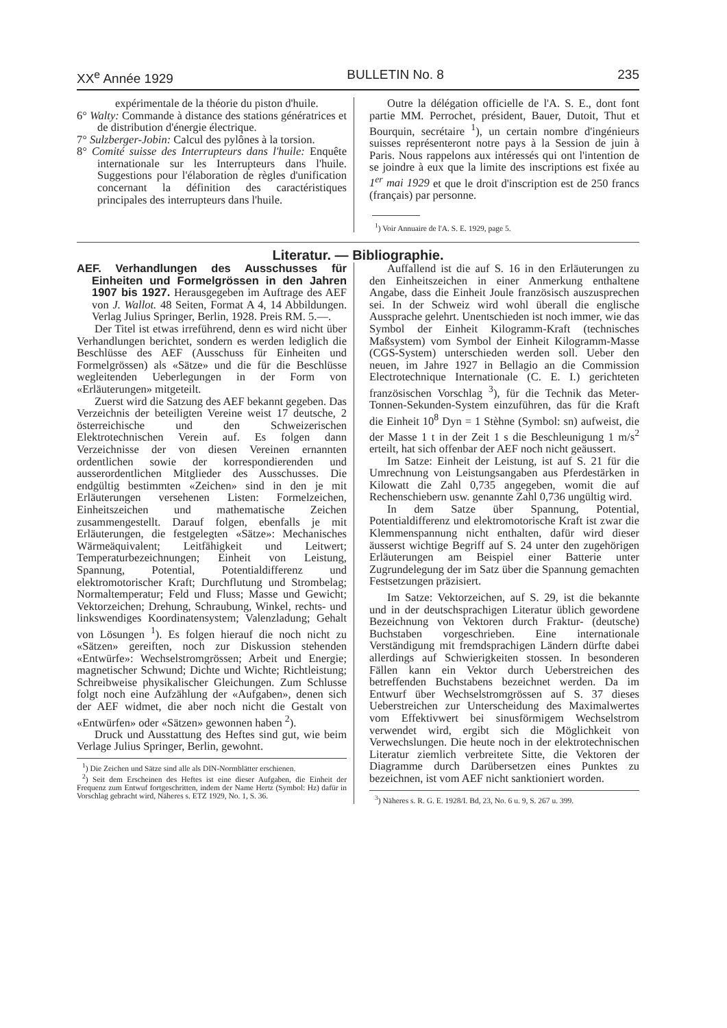XX<sup>e</sup> Année 1929 BULLETIN No. 8 235
expérimentale de la théorie du piston d'huile.
6° Walty: Commande à distance des stations génératrices et de distribution d'énergie électrique.
7° Sulzberger-Jobin: Calcul des pylônes à la torsion.
8° Comité suisse des Interrupteurs dans l'huile: Enquête internationale sur les Interrupteurs dans l'huile. Suggestions pour l'élaboration de règles d'unification concernant la définition des caractéristiques principales des interrupteurs dans l'huile.
Outre la délégation officielle de l'A. S. E., dont font partie MM. Perrochet, président, Bauer, Dutoit, Thut et Bourquin, secrétaire <sup>1</sup>), un certain nombre d'ingénieurs suisses représenteront notre pays à la Session de juin à Paris. Nous rappelons aux intéressés qui ont l'intention de se joindre à eux que la limite des inscriptions est fixée au 1<sup>er</sup> mai 1929 et que le droit d'inscription est de 250 francs (français) par personne.
<sup>1</sup>) Voir Annuaire de l'A. S. E. 1929, page 5.
Literatur. — Bibliographie.
AEF. Verhandlungen des Ausschusses für Einheiten und Formelgrössen in den Jahren 1907 bis 1927. Herausgegeben im Auftrage des AEF von J. Wallot. 48 Seiten, Format A 4, 14 Abbildungen. Verlag Julius Springer, Berlin, 1928. Preis RM. 5.—.
Der Titel ist etwas irreführend, denn es wird nicht über Verhandlungen berichtet, sondern es werden lediglich die Beschlüsse des AEF (Ausschuss für Einheiten und Formelgrössen) als «Sätze» und die für die Beschlüsse wegleitenden Ueberlegungen in der Form von «Erläuterungen» mitgeteilt.
Zuerst wird die Satzung des AEF bekannt gegeben. Das Verzeichnis der beteiligten Vereine weist 17 deutsche, 2 österreichische und den Schweizerischen Elektrotechnischen Verein auf. Es folgen dann Verzeichnisse der von diesen Vereinen ernannten ordentlichen sowie der korrespondierenden und ausserordentlichen Mitglieder des Ausschusses. Die endgültig bestimmten «Zeichen» sind in den je mit Erläuterungen versehenen Listen: Formelzeichen, Einheitszeichen und mathematische Zeichen zusammengestellt. Darauf folgen, ebenfalls je mit Erläuterungen, die festgelegten «Sätze»: Mechanisches Wärmeäquivalent; Leitfähigkeit und Leitwert; Temperaturbezeichnungen; Einheit von Leistung, Spannung, Potential, Potentialdifferenz und elektromotorischer Kraft; Durchflutung und Strombelag; Normaltemperatur; Feld und Fluss; Masse und Gewicht; Vektorzeichen; Drehung, Schraubung, Winkel, rechts- und linkswendiges Koordinatensystem; Valenzladung; Gehalt von Lösungen <sup>1</sup>). Es folgen hierauf die noch nicht zu «Sätzen» gereiften, noch zur Diskussion stehenden «Entwürfe»: Wechselstromgrössen; Arbeit und Energie; magnetischer Schwund; Dichte und Wichte; Richtleistung; Schreibweise physikalischer Gleichungen. Zum Schlusse folgt noch eine Aufzählung der «Aufgaben», denen sich der AEF widmet, die aber noch nicht die Gestalt von «Entwürfen» oder «Sätzen» gewonnen haben <sup>2</sup>).
Druck und Ausstattung des Heftes sind gut, wie beim Verlage Julius Springer, Berlin, gewohnt.
<sup>1</sup>) Die Zeichen und Sätze sind alle als DIN-Normblätter erschienen.
<sup>2</sup>) Seit dem Erscheinen des Heftes ist eine dieser Aufgaben, die Einheit der Frequenz zum Entwuf fortgeschritten, indem der Name Hertz (Symbol: Hz) dafür in Vorschlag gebracht wird, Näheres s. ETZ 1929, No. 1, S. 36.
Auffallend ist die auf S. 16 in den Erläuterungen zu den Einheitszeichen in einer Anmerkung enthaltene Angabe, dass die Einheit Joule französisch auszusprechen sei. In der Schweiz wird wohl überall die englische Aussprache gelehrt. Unentschieden ist noch immer, wie das Symbol der Einheit Kilogramm-Kraft (technisches Maßsystem) vom Symbol der Einheit Kilogramm-Masse (CGS-System) unterschieden werden soll. Ueber den neuen, im Jahre 1927 in Bellagio an die Commission Electrotechnique Internationale (C. E. I.) gerichteten französischen Vorschlag <sup>3</sup>), für die Technik das Meter-Tonnen-Sekunden-System einzuführen, das für die Kraft die Einheit 10<sup>8</sup> Dyn = 1 Stèhne (Symbol: sn) aufweist, die der Masse 1 t in der Zeit 1 s die Beschleunigung 1 m/s<sup>2</sup> erteilt, hat sich offenbar der AEF noch nicht geäussert.
Im Satze: Einheit der Leistung, ist auf S. 21 für die Umrechnung von Leistungsangaben aus Pferdestärken in Kilowatt die Zahl 0,735 angegeben, womit die auf Rechenschiebern usw. genannte Zahl 0,736 ungültig wird.
In dem Satze über Spannung, Potential, Potentialdifferenz und elektromotorische Kraft ist zwar die Klemmenspannung nicht enthalten, dafür wird dieser äusserst wichtige Begriff auf S. 24 unter den zugehörigen Erläuterungen am Beispiel einer Batterie unter Zugrundelegung der im Satz über die Spannung gemachten Festsetzungen präzisiert.
Im Satze: Vektorzeichen, auf S. 29, ist die bekannte und in der deutschsprachigen Literatur üblich gewordene Bezeichnung von Vektoren durch Fraktur- (deutsche) Buchstaben vorgeschrieben. Eine internationale Verständigung mit fremdsprachigen Ländern dürfte dabei allerdings auf Schwierigkeiten stossen. In besonderen Fällen kann ein Vektor durch Ueberstreichen des betreffenden Buchstabens bezeichnet werden. Da im Entwurf über Wechselstromgrössen auf S. 37 dieses Ueberstreichen zur Unterscheidung des Maximalwertes vom Effektivwert bei sinusförmigem Wechselstrom verwendet wird, ergibt sich die Möglichkeit von Verwechslungen. Die heute noch in der elektrotechnischen Literatur ziemlich verbreitete Sitte, die Vektoren der Diagramme durch Darübersetzen eines Punktes zu bezeichnen, ist vom AEF nicht sanktioniert worden.
<sup>3</sup>) Näheres s. R. G. E. 1928/I. Bd, 23, No. 6 u. 9, S. 267 u. 399.